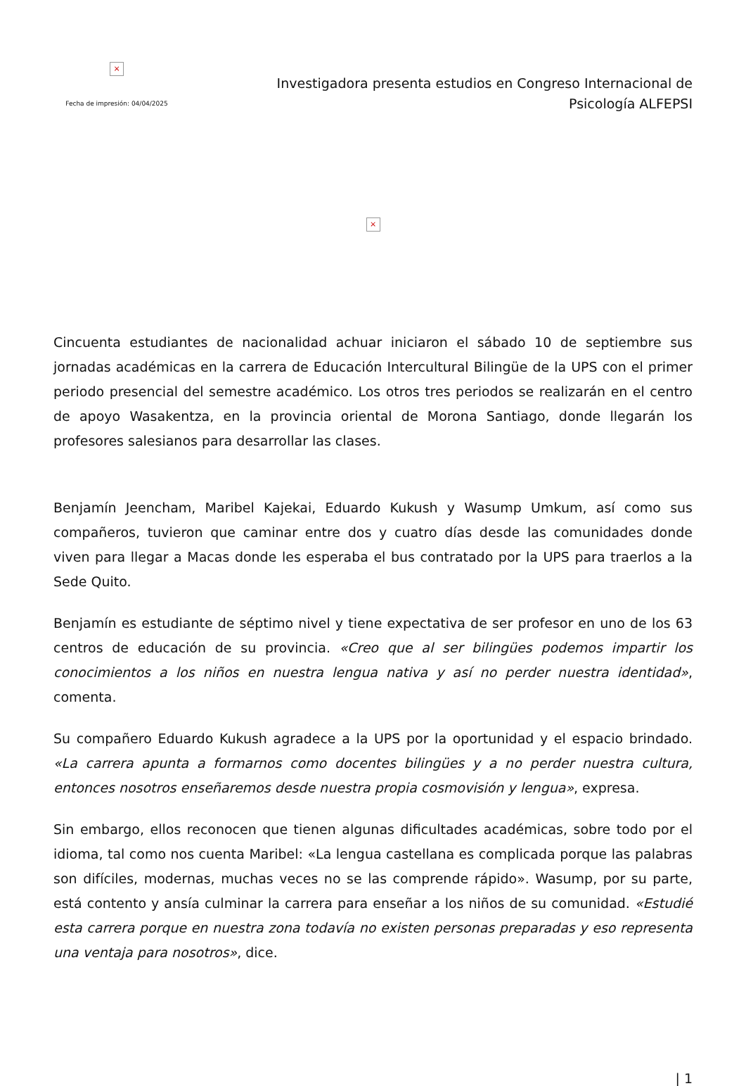×
Fecha de impresión: 04/04/2025
Investigadora presenta estudios en Congreso Internacional de Psicología ALFEPSI
×
Cincuenta estudiantes de nacionalidad achuar iniciaron el sábado 10 de septiembre sus jornadas académicas en la carrera de Educación Intercultural Bilingüe de la UPS con el primer periodo presencial del semestre académico. Los otros tres periodos se realizarán en el centro de apoyo Wasakentza, en la provincia oriental de Morona Santiago, donde llegarán los profesores salesianos para desarrollar las clases.
Benjamín Jeencham, Maribel Kajekai, Eduardo Kukush y Wasump Umkum, así como sus compañeros, tuvieron que caminar entre dos y cuatro días desde las comunidades donde viven para llegar a Macas donde les esperaba el bus contratado por la UPS para traerlos a la Sede Quito.
Benjamín es estudiante de séptimo nivel y tiene expectativa de ser profesor en uno de los 63 centros de educación de su provincia. «Creo que al ser bilingües podemos impartir los conocimientos a los niños en nuestra lengua nativa y así no perder nuestra identidad», comenta.
Su compañero Eduardo Kukush agradece a la UPS por la oportunidad y el espacio brindado. «La carrera apunta a formarnos como docentes bilingües y a no perder nuestra cultura, entonces nosotros enseñaremos desde nuestra propia cosmovisión y lengua», expresa.
Sin embargo, ellos reconocen que tienen algunas dificultades académicas, sobre todo por el idioma, tal como nos cuenta Maribel: «La lengua castellana es complicada porque las palabras son difíciles, modernas, muchas veces no se las comprende rápido». Wasump, por su parte, está contento y ansía culminar la carrera para enseñar a los niños de su comunidad. «Estudié esta carrera porque en nuestra zona todavía no existen personas preparadas y eso representa una ventaja para nosotros», dice.
| 1